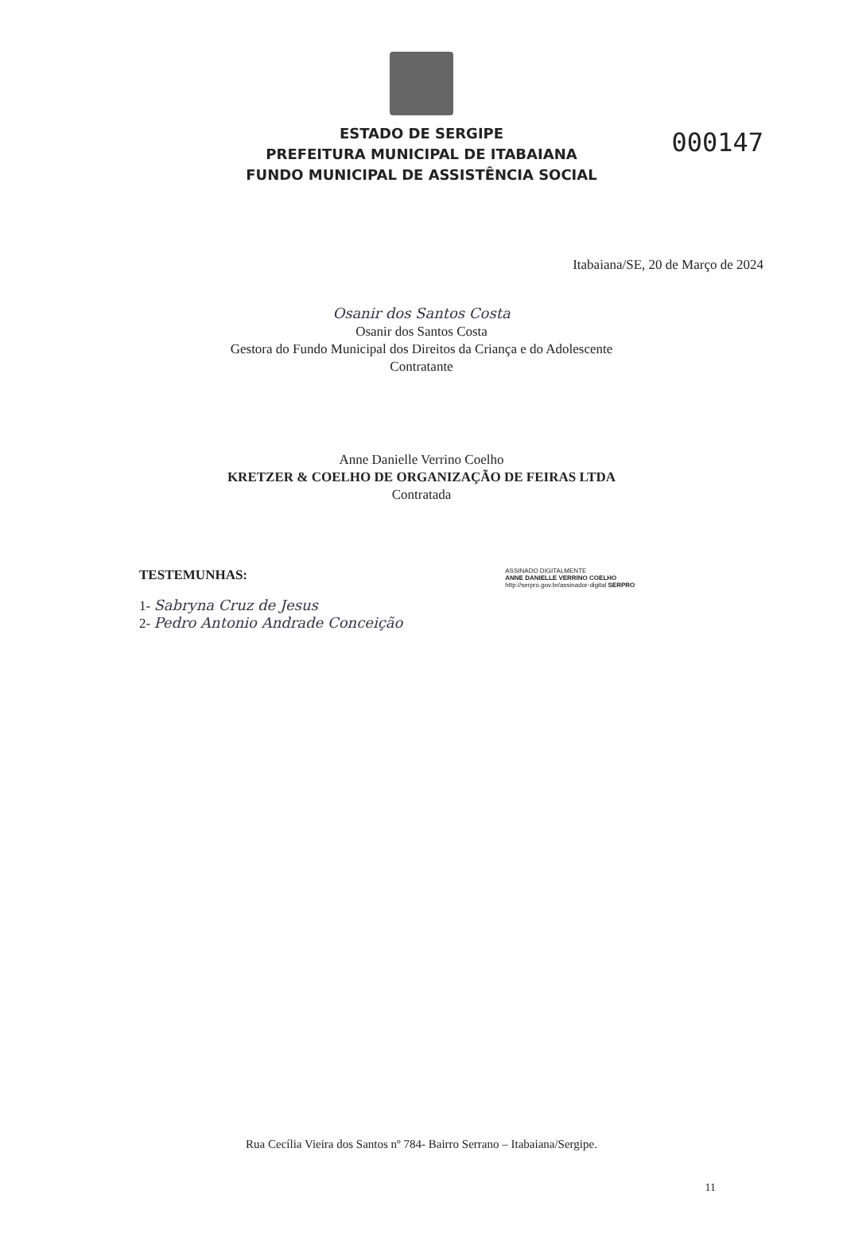000147
ESTADO DE SERGIPE
PREFEITURA MUNICIPAL DE ITABAIANA
FUNDO MUNICIPAL DE ASSISTÊNCIA SOCIAL
Itabaiana/SE, 20 de Março de 2024
Osanir dos Santos Costa
Osanir dos Santos Costa
Gestora do Fundo Municipal dos Direitos da Criança e do Adolescente
Contratante
Anne Danielle Verrino Coelho
KRETZER & COELHO DE ORGANIZAÇÃO DE FEIRAS LTDA
Contratada
TESTEMUNHAS: ASSINADO DIGITALMENTE
ANNE DANIELLE VERRINO COELHO
http://serpro.gov.br/assinador-digital SERPRO
1- Sabryna Cruz de Jesus
2- Pedro Antonio Andrade Conceição
Rua Cecília Vieira dos Santos nº 784- Bairro Serrano – Itabaiana/Sergipe.
11